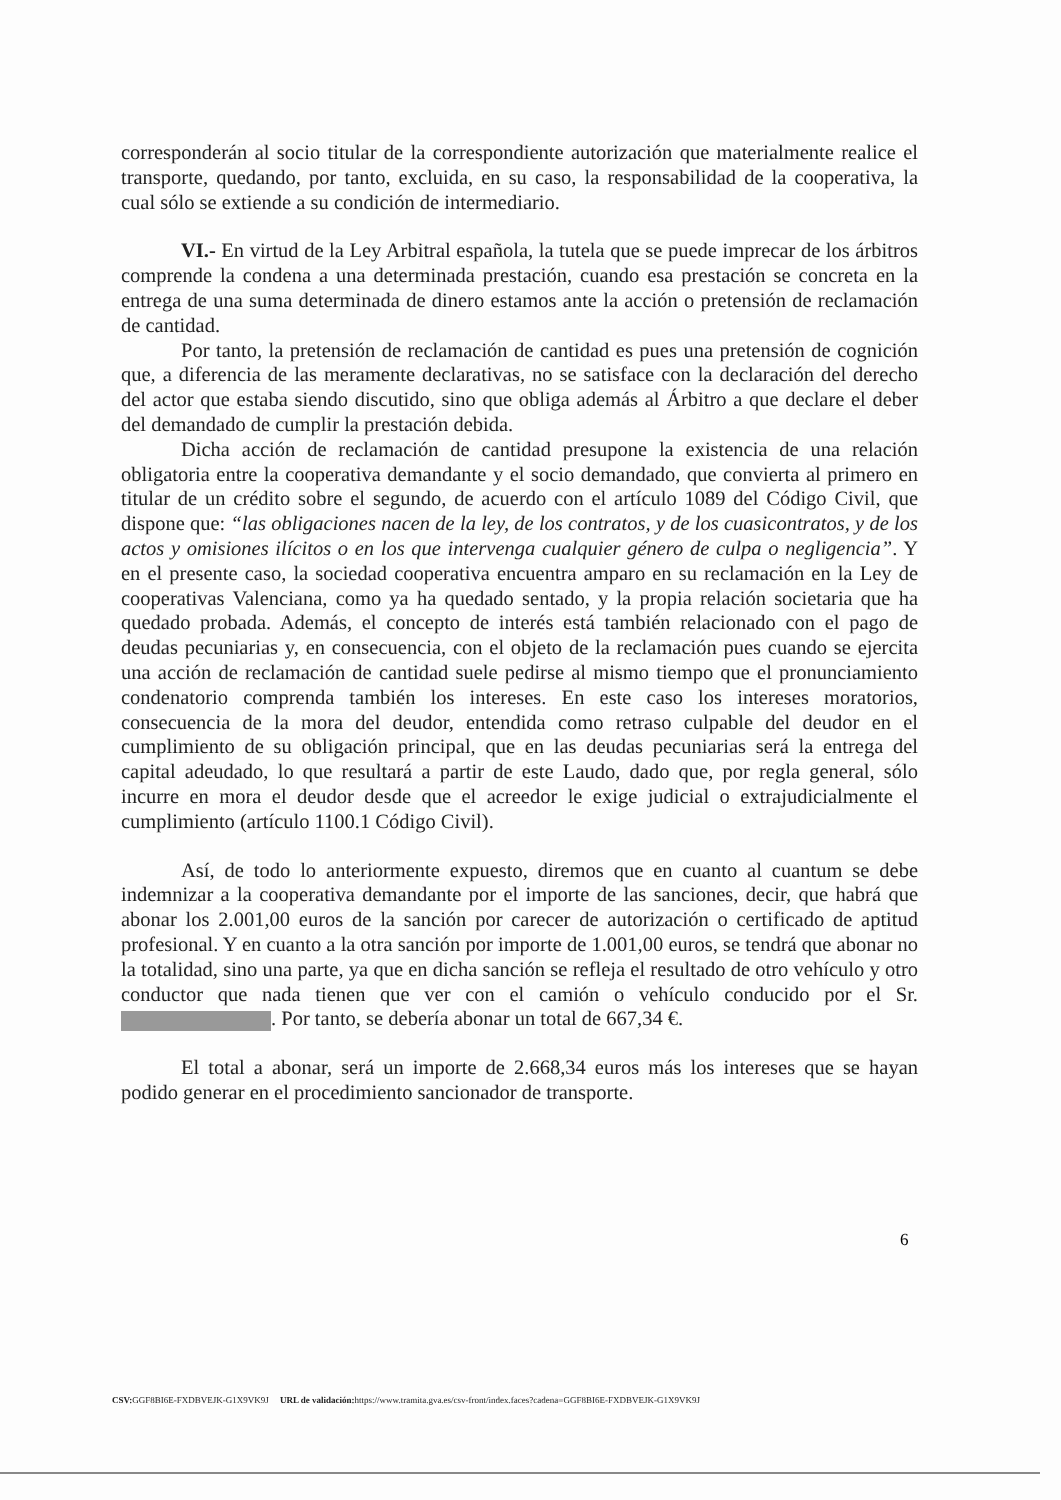corresponderán al socio titular de la correspondiente autorización que materialmente realice el transporte, quedando, por tanto, excluida, en su caso, la responsabilidad de la cooperativa, la cual sólo se extiende a su condición de intermediario.
VI.- En virtud de la Ley Arbitral española, la tutela que se puede imprecar de los árbitros comprende la condena a una determinada prestación, cuando esa prestación se concreta en la entrega de una suma determinada de dinero estamos ante la acción o pretensión de reclamación de cantidad.
Por tanto, la pretensión de reclamación de cantidad es pues una pretensión de cognición que, a diferencia de las meramente declarativas, no se satisface con la declaración del derecho del actor que estaba siendo discutido, sino que obliga además al Árbitro a que declare el deber del demandado de cumplir la prestación debida.
Dicha acción de reclamación de cantidad presupone la existencia de una relación obligatoria entre la cooperativa demandante y el socio demandado, que convierta al primero en titular de un crédito sobre el segundo, de acuerdo con el artículo 1089 del Código Civil, que dispone que: “las obligaciones nacen de la ley, de los contratos, y de los cuasicontratos, y de los actos y omisiones ilícitos o en los que intervenga cualquier género de culpa o negligencia”. Y en el presente caso, la sociedad cooperativa encuentra amparo en su reclamación en la Ley de cooperativas Valenciana, como ya ha quedado sentado, y la propia relación societaria que ha quedado probada. Además, el concepto de interés está también relacionado con el pago de deudas pecuniarias y, en consecuencia, con el objeto de la reclamación pues cuando se ejercita una acción de reclamación de cantidad suele pedirse al mismo tiempo que el pronunciamiento condenatorio comprenda también los intereses. En este caso los intereses moratorios, consecuencia de la mora del deudor, entendida como retraso culpable del deudor en el cumplimiento de su obligación principal, que en las deudas pecuniarias será la entrega del capital adeudado, lo que resultará a partir de este Laudo, dado que, por regla general, sólo incurre en mora el deudor desde que el acreedor le exige judicial o extrajudicialmente el cumplimiento (artículo 1100.1 Código Civil).
Así, de todo lo anteriormente expuesto, diremos que en cuanto al cuantum se debe indemnizar a la cooperativa demandante por el importe de las sanciones, decir, que habrá que abonar los 2.001,00 euros de la sanción por carecer de autorización o certificado de aptitud profesional. Y en cuanto a la otra sanción por importe de 1.001,00 euros, se tendrá que abonar no la totalidad, sino una parte, ya que en dicha sanción se refleja el resultado de otro vehículo y otro conductor que nada tienen que ver con el camión o vehículo conducido por el Sr. . Por tanto, se debería abonar un total de 667,34 €.
El total a abonar, será un importe de 2.668,34 euros más los intereses que se hayan podido generar en el procedimiento sancionador de transporte.
6
CSV: GGF8BI6E-FXDBVEJK-G1X9VK9J URL de validación: https://www.tramita.gva.es/csv-front/index.faces?cadena=GGF8BI6E-FXDBVEJK-G1X9VK9J